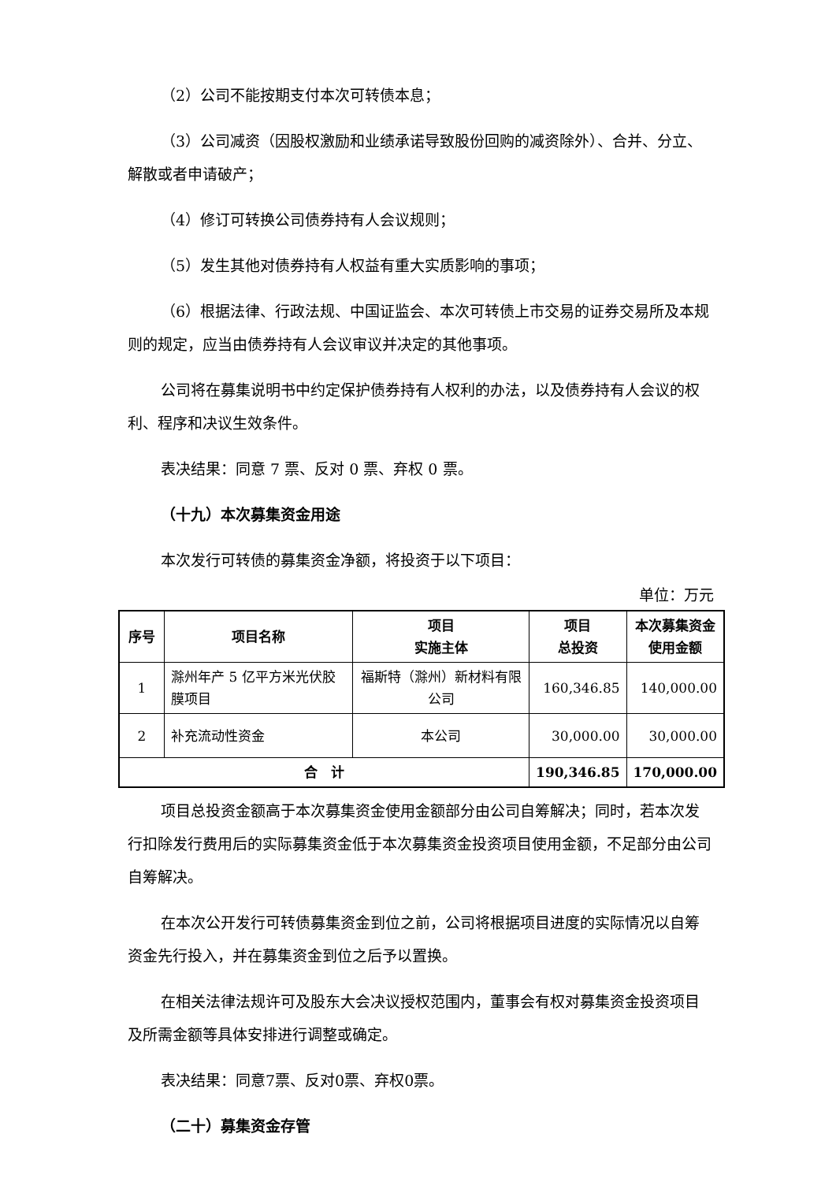（2）公司不能按期支付本次可转债本息；
（3）公司减资（因股权激励和业绩承诺导致股份回购的减资除外）、合并、分立、解散或者申请破产；
（4）修订可转换公司债券持有人会议规则；
（5）发生其他对债券持有人权益有重大实质影响的事项；
（6）根据法律、行政法规、中国证监会、本次可转债上市交易的证券交易所及本规则的规定，应当由债券持有人会议审议并决定的其他事项。
公司将在募集说明书中约定保护债券持有人权利的办法，以及债券持有人会议的权利、程序和决议生效条件。
表决结果：同意 7 票、反对 0 票、弃权 0 票。
（十九）本次募集资金用途
本次发行可转债的募集资金净额，将投资于以下项目：
单位：万元
| 序号 | 项目名称 | 项目 实施主体 | 项目 总投资 | 本次募集资金使用金额 |
| --- | --- | --- | --- | --- |
| 1 | 滁州年产 5 亿平方米光伏胶膜项目 | 福斯特（滁州）新材料有限公司 | 160,346.85 | 140,000.00 |
| 2 | 补充流动性资金 | 本公司 | 30,000.00 | 30,000.00 |
| 合 计 | | | 190,346.85 | 170,000.00 |
项目总投资金额高于本次募集资金使用金额部分由公司自筹解决；同时，若本次发行扣除发行费用后的实际募集资金低于本次募集资金投资项目使用金额，不足部分由公司自筹解决。
在本次公开发行可转债募集资金到位之前，公司将根据项目进度的实际情况以自筹资金先行投入，并在募集资金到位之后予以置换。
在相关法律法规许可及股东大会决议授权范围内，董事会有权对募集资金投资项目及所需金额等具体安排进行调整或确定。
表决结果：同意7票、反对0票、弃权0票。
（二十）募集资金存管